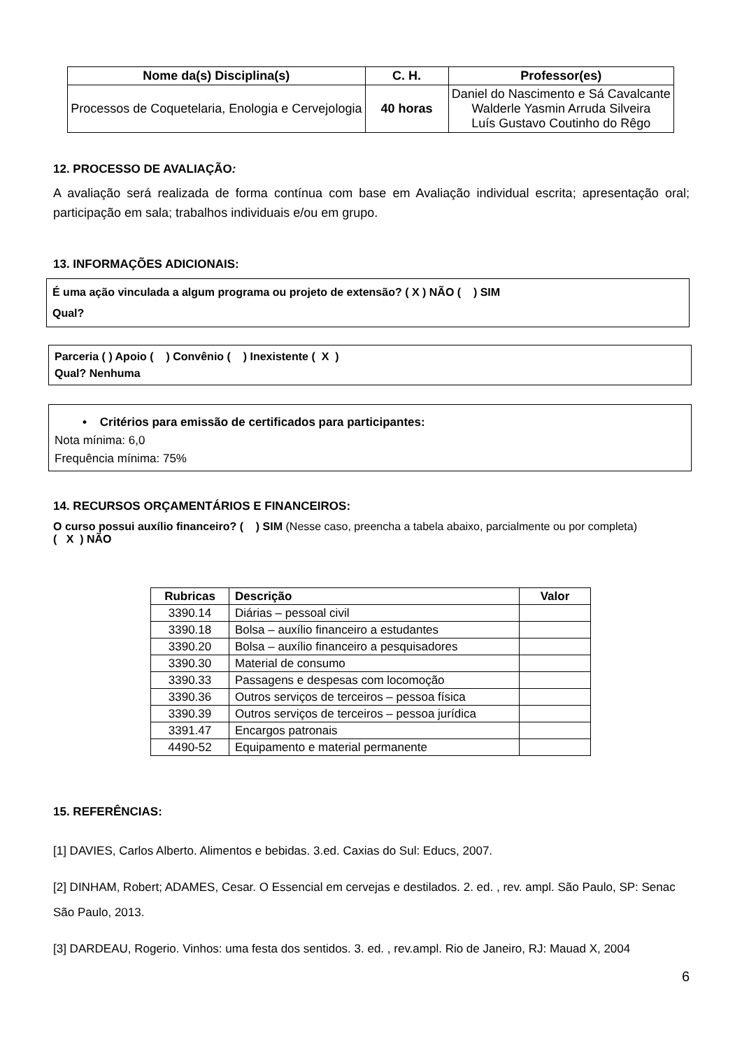| Nome da(s) Disciplina(s) | C. H. | Professor(es) |
| --- | --- | --- |
| Processos de Coquetelaria, Enologia e Cervejologia | 40 horas | Daniel do Nascimento e Sá Cavalcante Walderle Yasmin Arruda Silveira Luís Gustavo Coutinho do Rêgo |
12. PROCESSO DE AVALIAÇÃO:
A avaliação será realizada de forma contínua com base em Avaliação individual escrita; apresentação oral; participação em sala; trabalhos individuais e/ou em grupo.
13. INFORMAÇÕES ADICIONAIS:
É uma ação vinculada a algum programa ou projeto de extensão? ( X ) NÃO ( ) SIM
Qual?
Parceria ( ) Apoio ( ) Convênio ( ) Inexistente ( X )
Qual? Nenhuma
• Critérios para emissão de certificados para participantes:
Nota mínima: 6,0
Frequência mínima: 75%
14. RECURSOS ORÇAMENTÁRIOS E FINANCEIROS:
O curso possui auxílio financeiro? ( ) SIM (Nesse caso, preencha a tabela abaixo, parcialmente ou por completa)
( X ) NÃO
| Rubricas | Descrição | Valor |
| --- | --- | --- |
| 3390.14 | Diárias – pessoal civil | |
| 3390.18 | Bolsa – auxílio financeiro a estudantes | |
| 3390.20 | Bolsa – auxílio financeiro a pesquisadores | |
| 3390.30 | Material de consumo | |
| 3390.33 | Passagens e despesas com locomoção | |
| 3390.36 | Outros serviços de terceiros – pessoa física | |
| 3390.39 | Outros serviços de terceiros – pessoa jurídica | |
| 3391.47 | Encargos patronais | |
| 4490-52 | Equipamento e material permanente | |
15. REFERÊNCIAS:
[1] DAVIES, Carlos Alberto. Alimentos e bebidas. 3.ed. Caxias do Sul: Educs, 2007.
[2] DINHAM, Robert; ADAMES, Cesar. O Essencial em cervejas e destilados. 2. ed. , rev. ampl. São Paulo, SP: Senac São Paulo, 2013.
[3] DARDEAU, Rogerio. Vinhos: uma festa dos sentidos. 3. ed. , rev.ampl. Rio de Janeiro, RJ: Mauad X, 2004
6